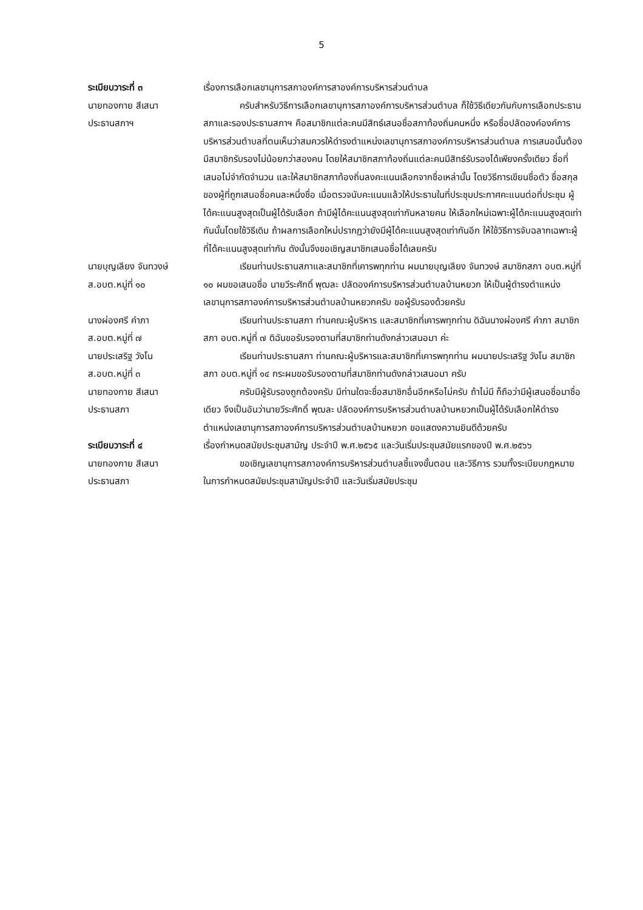5
ระเบียบวาระที่ ๓
นายทองกาย สีเสนา
ประธานสภาฯ
เรื่องการเลือกเลขานุการสภาองค์การสาองค์การบริหารส่วนตำบล
ครับสำหรับวิธีการเลือกเลขานุการสภาองค์การบริหารส่วนตำบล ก็ใช้วิธีเดียวกันกับการเลือกประธานสภาและรองประธานสภาฯ คือสมาชิกแต่ละคนมีสิทธ์เสนอชื่อสภาท้องถิ่นคนหนึ่ง หรือชื่อปลัดองค์องค์การบริหารส่วนตำบลที่ตนเห็นว่าสมควรให้ดำรงตำแหน่งเลขานุการสภาองค์การบริหารส่วนตำบล การเสนอนั้นต้องมีสมาชิกรับรองไม่น้อยกว่าสองคน โดยให้สมาชิกสภาท้องถิ่นแต่ละคนมีสิทธ์รับรองได้เพียงครั้งเดียว ชื่อที่เสนอไม่จำกัดจำนวน และให้สมาชิกสภาท้องถิ่นลงคะแนนเลือกจากชื่อเหล่านั้น โดยวิธีการเขียนชื่อตัว ชื่อสกุลของผู้ที่ถูกเสนอชื่อคนละหนึ่งชื่อ เมื่อตรวจนับคะแนนแล้วให้ประธานในที่ประชุมประกาศคะแนนต่อที่ประชุม ผู้ได้คะแนนสูงสุดเป็นผู้ได้รับเลือก ถ้ามีผู้ได้คะแนนสูงสุดเท่ากันหลายคน ให้เลือกใหม่เฉพาะผู้ได้คะแนนสูงสุดเท่ากันนั้นโดยใช้วิธีเดิม ถ้าผลการเลือกใหม่ปรากฏว่ายังมีผู้ได้คะแนนสูงสุดเท่ากันอีก ให้ใช้วิธีการจับฉลากเฉพาะผู้ที่ได้คะแนนสูงสุดเท่ากัน ดังนั้นจึงขอเชิญสมาชิกเสนอชื่อได้เลยครับ
นายบุญเลียง จันทวงษ์
ส.อบต.หมู่ที่ ๑๐
เรียนท่านประธานสภาและสมาชิกที่เคารพทุกท่าน ผมนายบุญเลียง จันทวงษ์ สมาชิกสภา อบต.หมู่ที่ ๑๐ ผมขอเสนอชื่อ นายวีระศักดิ์ พุฒละ ปลัดองค์การบริหารส่วนตำบลบ้านหยวก ให้เป็นผู้ดำรงตำแหน่งเลขานุการสภาองค์การบริหารส่วนตำบลบ้านหยวกครับ ขอผู้รับรองด้วยครับ
นางผ่องศรี คำภา
ส.อบต.หมู่ที่ ๗
เรียนท่านประธานสภา ท่านคณะผู้บริหาร และสมาชิกที่เคารพทุกท่าน ดิฉันนางผ่องศรี คำภา สมาชิกสภา อบต.หมู่ที่ ๗ ดิฉันขอรับรองตามที่สมาชิกท่านดังกล่าวเสนอมา ค่ะ
นายประเสริฐ วังโน
ส.อบต.หมู่ที่ ๓
เรียนท่านประธานสภา ท่านคณะผู้บริหารและสมาชิกที่เคารพทุกท่าน ผมนายประเสริฐ วังโน สมาชิกสภา อบต.หมู่ที่ ๑๔ กระผมขอรับรองตามที่สมาชิกท่านดังกล่าวเสนอมา ครับ
นายทองกาย สีเสนา
ประธานสภา
ครับมีผู้รับรองถูกต้องครับ มีท่านใดจะชื่อสมาชิกอื่นอีกหรือไม่ครับ ถ้าไม่มี ก็ถือว่ามีผู้เสนอชื่อมาชื่อเดียว จึงเป็นอันว่านายวีระศักดิ์ พุฒละ ปลัดองค์การบริหารส่วนตำบลบ้านหยวกเป็นผู้ได้รับเลือกให้ดำรงตำแหน่งเลขานุการสภาองค์การบริหารส่วนตำบลบ้านหยวก ขอแสดงความยินดีด้วยครับ
ระเบียบวาระที่ ๔ เรื่องกำหนดสมัยประชุมสามัญ ประจำปี พ.ศ.๒๕๖๕ และวันเริ่มประชุมสมัยแรกของปี พ.ศ.๒๕๖๖
นายทองกาย สีเสนา
ประธานสภา
ขอเชิญเลขานุการสภาองค์การบริหารส่วนตำบลชี้แจงขั้นตอน และวิธีการ รวมทั้งระเบียบกฎหมาย ในการกำหนดสมัยประชุมสามัญประจำปี และวันเริ่มสมัยประชุม